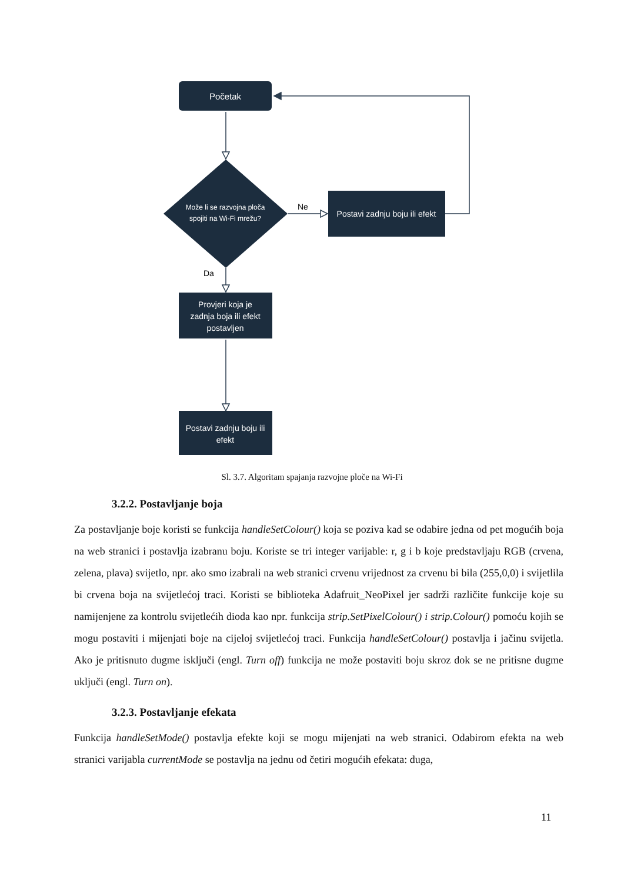Početak
Može li se razvojna ploča
spojiti na Wi-Fi mrežu?
Ne
Postavi zadnju boju ili efekt
Da
Provjeri koja je
zadnja boja ili efekt
postavljen
Postavi zadnju boju ili
efekt
Sl. 3.7. Algoritam spajanja razvojne ploče na Wi-Fi
3.2.2. Postavljanje boja
Za postavljanje boje koristi se funkcija handleSetColour() koja se poziva kad se odabire jedna od pet mogućih boja na web stranici i postavlja izabranu boju. Koriste se tri integer varijable: r, g i b koje predstavljaju RGB (crvena, zelena, plava) svijetlo, npr. ako smo izabrali na web stranici crvenu vrijednost za crvenu bi bila (255,0,0) i svijetlila bi crvena boja na svijetlećoj traci. Koristi se biblioteka Adafruit_NeoPixel jer sadrži različite funkcije koje su namijenjene za kontrolu svijetlećih dioda kao npr. funkcija strip.SetPixelColour() i strip.Colour() pomoću kojih se mogu postaviti i mijenjati boje na cijeloj svijetlećoj traci. Funkcija handleSetColour() postavlja i jačinu svijetla. Ako je pritisnuto dugme isključi (engl. Turn off) funkcija ne može postaviti boju skroz dok se ne pritisne dugme uključi (engl. Turn on).
3.2.3. Postavljanje efekata
Funkcija handleSetMode() postavlja efekte koji se mogu mijenjati na web stranici. Odabirom efekta na web stranici varijabla currentMode se postavlja na jednu od četiri mogućih efekata: duga,
11